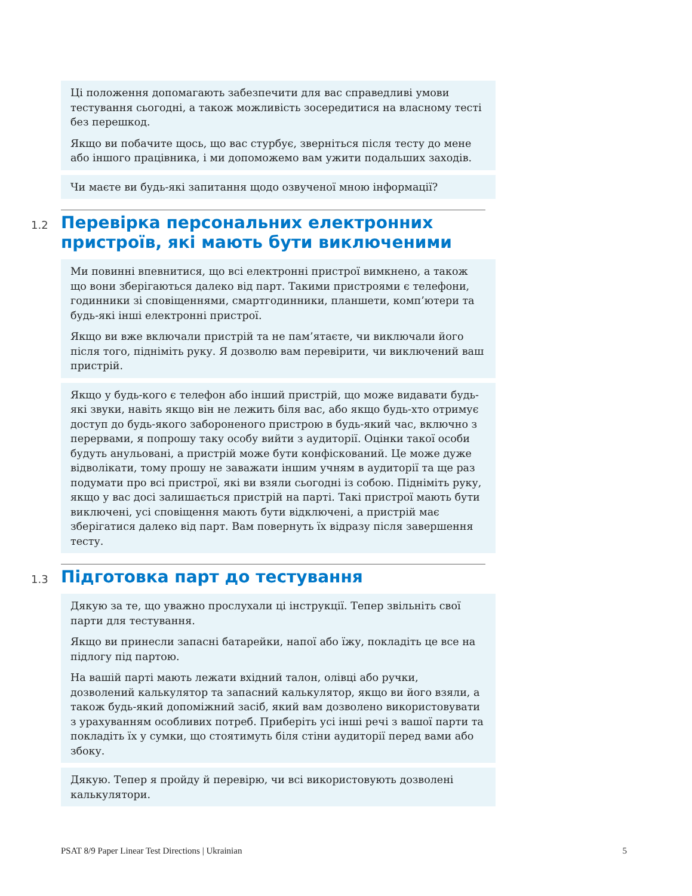Ці положення допомагають забезпечити для вас справедливі умови тестування сьогодні, а також можливість зосередитися на власному тесті без перешкод.
Якщо ви побачите щось, що вас стурбує, зверніться після тесту до мене або іншого працівника, і ми допоможемо вам ужити подальших заходів.
Чи маєте ви будь-які запитання щодо озвученої мною інформації?
1.2
Перевірка персональних електронних пристроїв, які мають бути виключеними
Ми повинні впевнитися, що всі електронні пристрої вимкнено, а також що вони зберігаються далеко від парт. Такими пристроями є телефони, годинники зі сповіщеннями, смартгодинники, планшети, комп’ютери та будь-які інші електронні пристрої.
Якщо ви вже включали пристрій та не пам’ятаєте, чи виключали його після того, підніміть руку. Я дозволю вам перевірити, чи виключений ваш пристрій.
Якщо у будь-кого є телефон або інший пристрій, що може видавати будь-які звуки, навіть якщо він не лежить біля вас, або якщо будь-хто отримує доступ до будь-якого забороненого пристрою в будь-який час, включно з перервами, я попрошу таку особу вийти з аудиторії. Оцінки такої особи будуть анульовані, а пристрій може бути конфіскований. Це може дуже відволікати, тому прошу не заважати іншим учням в аудиторії та ще раз подумати про всі пристрої, які ви взяли сьогодні із собою. Підніміть руку, якщо у вас досі залишається пристрій на парті. Такі пристрої мають бути виключені, усі сповіщення мають бути відключені, а пристрій має зберігатися далеко від парт. Вам повернуть їх відразу після завершення тесту.
1.3
Підготовка парт до тестування
Дякую за те, що уважно прослухали ці інструкції. Тепер звільніть свої парти для тестування.
Якщо ви принесли запасні батарейки, напої або їжу, покладіть це все на підлогу під партою.
На вашій парті мають лежати вхідний талон, олівці або ручки, дозволений калькулятор та запасний калькулятор, якщо ви його взяли, а також будь-який допоміжний засіб, який вам дозволено використовувати з урахуванням особливих потреб. Приберіть усі інші речі з вашої парти та покладіть їх у сумки, що стоятимуть біля стіни аудиторії перед вами або збоку.
Дякую. Тепер я пройду й перевірю, чи всі використовують дозволені калькулятори.
PSAT 8/9 Paper Linear Test Directions | Ukrainian 5